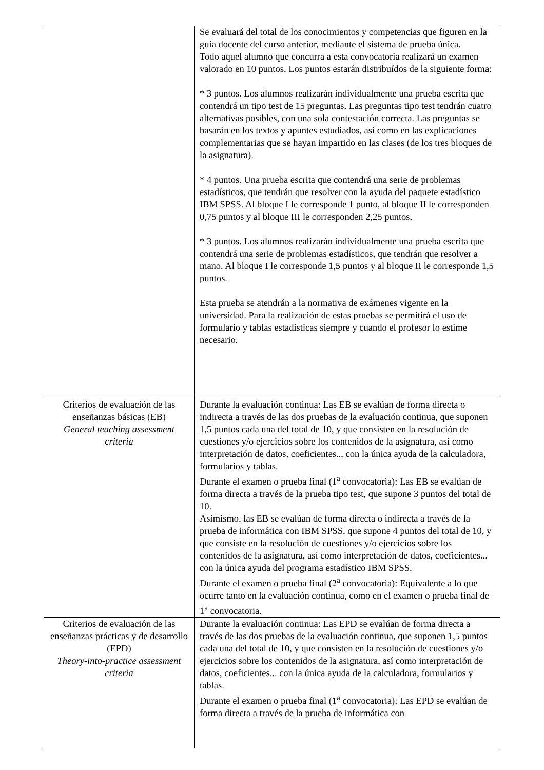| | Se evaluará del total de los conocimientos y competencias que figuren en la guía docente del curso anterior, mediante el sistema de prueba única. Todo aquel alumno que concurra a esta convocatoria realizará un examen valorado en 10 puntos. Los puntos estarán distribuídos de la siguiente forma: * 3 puntos. Los alumnos realizarán individualmente una prueba escrita que contendrá un tipo test de 15 preguntas. Las preguntas tipo test tendrán cuatro alternativas posibles, con una sola contestación correcta. Las preguntas se basarán en los textos y apuntes estudiados, así como en las explicaciones complementarias que se hayan impartido en las clases (de los tres bloques de la asignatura). * 4 puntos. Una prueba escrita que contendrá una serie de problemas estadísticos, que tendrán que resolver con la ayuda del paquete estadístico IBM SPSS. Al bloque I le corresponde 1 punto, al bloque II le corresponden 0,75 puntos y al bloque III le corresponden 2,25 puntos. * 3 puntos. Los alumnos realizarán individualmente una prueba escrita que contendrá una serie de problemas estadísticos, que tendrán que resolver a mano. Al bloque I le corresponde 1,5 puntos y al bloque II le corresponde 1,5 puntos. Esta prueba se atendrán a la normativa de exámenes vigente en la universidad. Para la realización de estas pruebas se permitirá el uso de formulario y tablas estadísticas siempre y cuando el profesor lo estime necesario. |
| Criterios de evaluación de las enseñanzas básicas (EB) General teaching assessment criteria | Durante la evaluación continua: Las EB se evalúan de forma directa o indirecta a través de las dos pruebas de la evaluación continua, que suponen 1,5 puntos cada una del total de 10, y que consisten en la resolución de cuestiones y/o ejercicios sobre los contenidos de la asignatura, así como interpretación de datos, coeficientes... con la única ayuda de la calculadora, formularios y tablas. Durante el examen o prueba final (1<sup>a</sup> convocatoria): Las EB se evalúan de forma directa a través de la prueba tipo test, que supone 3 puntos del total de 10. Asimismo, las EB se evalúan de forma directa o indirecta a través de la prueba de informática con IBM SPSS, que supone 4 puntos del total de 10, y que consiste en la resolución de cuestiones y/o ejercicios sobre los contenidos de la asignatura, así como interpretación de datos, coeficientes... con la única ayuda del programa estadístico IBM SPSS. Durante el examen o prueba final (2<sup>a</sup> convocatoria): Equivalente a lo que ocurre tanto en la evaluación continua, como en el examen o prueba final de 1<sup>a</sup> convocatoria. |
| Criterios de evaluación de las enseñanzas prácticas y de desarrollo (EPD) Theory-into-practice assessment criteria | Durante la evaluación continua: Las EPD se evalúan de forma directa a través de las dos pruebas de la evaluación continua, que suponen 1,5 puntos cada una del total de 10, y que consisten en la resolución de cuestiones y/o ejercicios sobre los contenidos de la asignatura, así como interpretación de datos, coeficientes... con la única ayuda de la calculadora, formularios y tablas. Durante el examen o prueba final (1<sup>a</sup> convocatoria): Las EPD se evalúan de forma directa a través de la prueba de informática con |